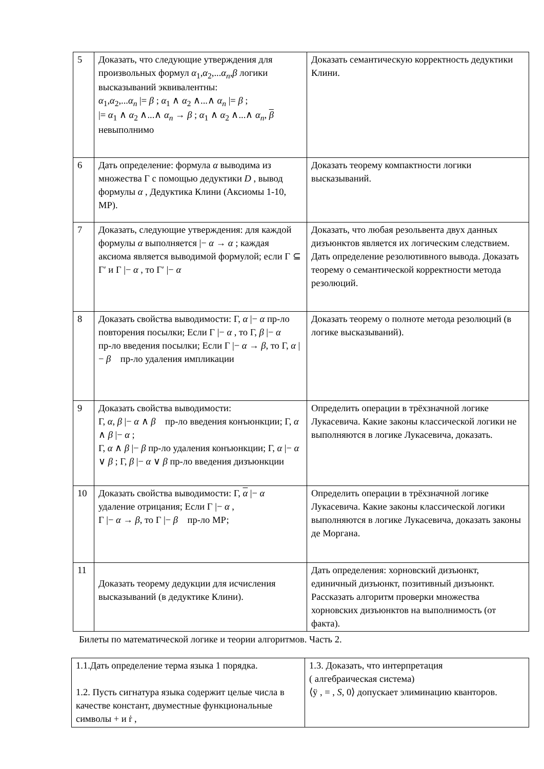| 5 | Доказать, что следующие утверждения для произвольных формул α<sub>1</sub>, α<sub>2</sub>,... α<sub>n</sub> , β логики высказываний эквивалентны: α<sub>1</sub>, α<sub>2</sub>,... α<sub>n</sub> /= β ; α<sub>1</sub> ∧ α<sub>2</sub> ∧...∧ α<sub>n</sub> /= β ; /= α<sub>1</sub> ∧ α<sub>2</sub> ∧...∧ α<sub>n</sub> → β ; α<sub>1</sub> ∧ α<sub>2</sub> ∧...∧ α<sub>n</sub> , β невыполнимо | Доказать семантическую корректность дедуктики Клини. |
| 6 | Дать определение: формула α выводима из множества Γ с помощью дедуктики D , вывод формулы α , Дедуктика Клини (Аксиомы 1-10, МР). | Доказать теорему компактности логики высказываний. |
| 7 | Доказать, следующие утверждения: для каждой формулы α выполняется /− α → α ; каждая аксиома является выводимой формулой; если Γ ⊆ Γ′ и Γ /− α , то Γ′ /− α | Доказать, что любая резольвента двух данных дизъюнктов является их логическим следствием. Дать определение резолютивного вывода. Доказать теорему о семантической корректности метода резолюций. |
| 8 | Доказать свойства выводимости: Γ, α /− α пр-ло повторения посылки; Если Γ /− α , то Γ, β /− α пр-ло введения посылки; Если Γ /− α → β , то Γ, α /− β пр-ло удаления импликации | Доказать теорему о полноте метода резолюций (в логике высказываний). |
| 9 | Доказать свойства выводимости: Γ, α , β /− α ∧ β пр-ло введения конъюнкции; Γ, α ∧ β /− α ; Γ, α ∧ β /− β пр-ло удаления конъюнкции; Γ, α /− α ∨ β ; Γ, β /− α ∨ β пр-ло введения дизъюнкции | Определить операции в трёхзначной логике Лукасевича. Какие законы классической логики не выполняются в логике Лукасевича, доказать. |
| 10 | Доказать свойства выводимости: Γ, α /− α удаление отрицания; Если Γ /− α , Γ /− α → β , то Γ /− β пр-ло МР; | Определить операции в трёхзначной логике Лукасевича. Какие законы классической логики выполняются в логике Лукасевича, доказать законы де Моргана. |
| 11 | Доказать теорему дедукции для исчисления высказываний (в дедуктике Клини). | Дать определения: хорновский дизъюнкт, единичный дизъюнкт, позитивный дизъюнкт. Рассказать алгоритм проверки множества хорновских дизъюнктов на выполнимость (от факта). |
Билеты по математической логике и теории алгоритмов. Часть 2.
| 1.1.Дать определение терма языка 1 порядка. 1.2. Пусть сигнатура языка содержит целые числа в качестве констант, двуместные функциональные символы + и ṙ , | 1.3. Доказать, что интерпретация ( алгебраическая система) ⟨ÿ , = , S , 0⟩ допускает элиминацию кванторов. |